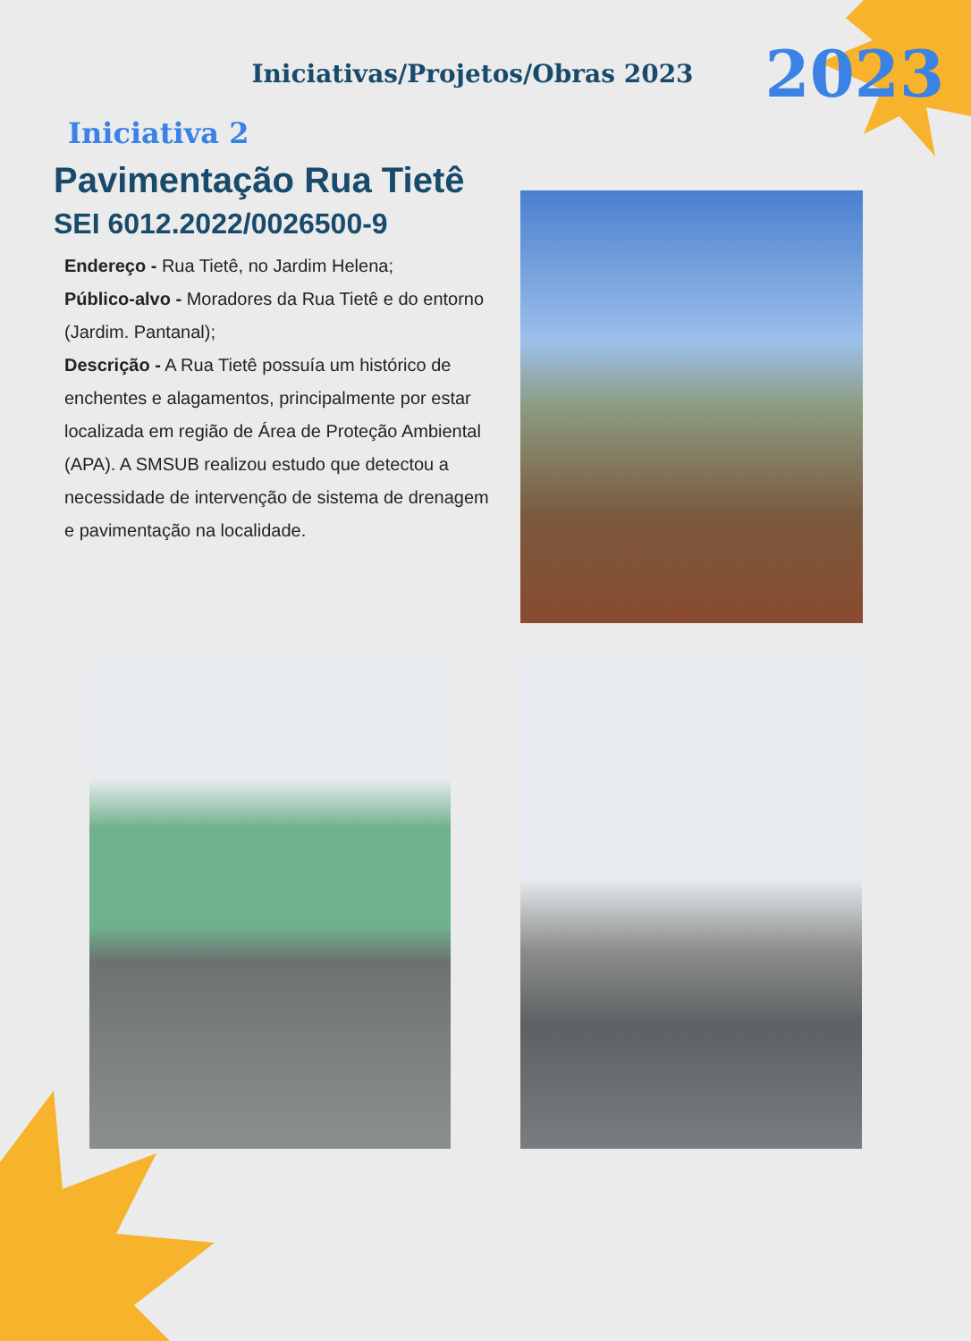Iniciativas/Projetos/Obras 2023 2023
Iniciativa 2
Pavimentação Rua Tietê
SEI 6012.2022/0026500-9
Endereço - Rua Tietê, no Jardim Helena;
Público-alvo - Moradores da Rua Tietê e do entorno (Jardim. Pantanal);
Descrição - A Rua Tietê possuía um histórico de enchentes e alagamentos, principalmente por estar localizada em região de Área de Proteção Ambiental (APA). A SMSUB realizou estudo que detectou a necessidade de intervenção de sistema de drenagem e pavimentação na localidade.